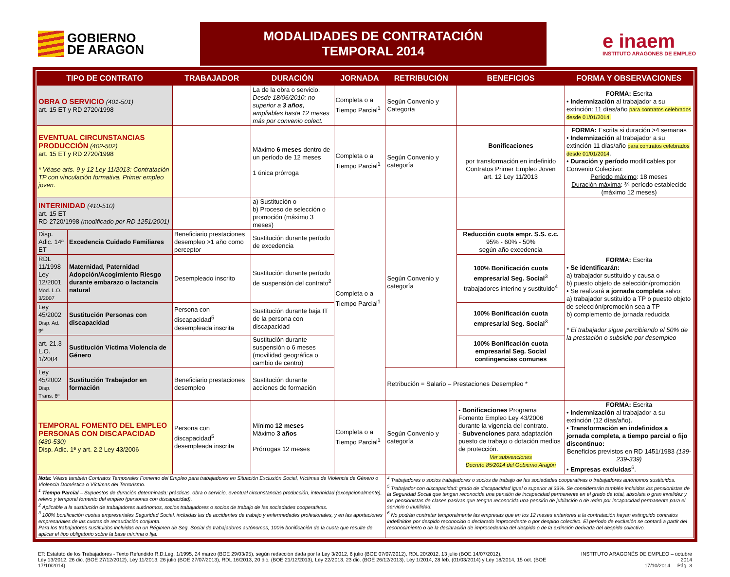GOBIERNO
DE ARAGON
MODALIDADES DE CONTRATACIÓN TEMPORAL 2014
e inaem
INSTITUTO ARAGONES DE EMPLEO
| TIPO DE CONTRATO | | TRABAJADOR | DURACIÓN | JORNADA | RETRIBUCIÓN | BENEFICIOS | FORMA Y OBSERVACIONES |
| --- | --- | --- | --- | --- | --- | --- | --- |
| OBRA O SERVICIO (401-501) art. 15 ET y RD 2720/1998 | | | La de la obra o servicio. Desde 18/06/2010: no superior a 3 años , ampliables hasta 12 meses más por convenio colect. | Completa o a Tiempo Parcial<sup>1</sup> | Según Convenio y Categoría | | FORMA: Escrita • Indemnización al trabajador a su extinción: 11 días/año para contratos celebrados desde 01/01/2014. |
| EVENTUAL CIRCUNSTANCIAS PRODUCCIÓN (402-502) art. 15 ET y RD 2720/1998 * Véase arts. 9 y 12 Ley 11/2013: Contratación TP con vinculación formativa. Primer empleo joven. | | | Máximo 6 meses dentro de un período de 12 meses 1 única prórroga | Completa o a Tiempo Parcial<sup>1</sup> | Según Convenio y categoría | Bonificaciones por transformación en indefinido Contratos Primer Empleo Joven art. 12 Ley 11/2013 | FORMA: Escrita si duración >4 semanas • Indemnización al trabajador a su extinción 11 días/año para contratos celebrados desde 01/01/2014 . • Duración y período modificables por Convenio Colectivo: Período máximo : 18 meses Duración máxima : ¾ período establecido (máximo 12 meses) |
| INTERINIDAD (410-510) art. 15 ET RD 2720/1998 (modificado por RD 1251/2001) | | | a) Sustitución o b) Proceso de selección o promoción (máximo 3 meses) | Completa o a Tiempo Parcial<sup>1</sup> | Según Convenio y categoría | | FORMA: Escrita • Se identificarán: a) trabajador sustituido y causa o b) puesto objeto de selección/promoción • Se realizará a jornada completa salvo: a) trabajador sustituido a TP o puesto objeto de selección/promoción sea a TP b) complemento de jornada reducida * El trabajador sigue percibiendo el 50% de la prestación o subsidio por desempleo |
| Disp. Adic. 14ª ET | Excedencia Cuidado Familiares | Beneficiario prestaciones desempleo >1 año como perceptor | Sustitución durante período de excedencia | | | Reducción cuota empr. S.S. c.c. 95% - 60% - 50% según año excedencia | |
| RDL 11/1998 Ley 12/2001 Mod. L.O. 3/2007 | Maternidad, Paternidad Adopción/Acogimiento Riesgo durante embarazo o lactancia natural | Desempleado inscrito | Sustitución durante período de suspensión del contrato<sup>2</sup> | | | 100% Bonificación cuota empresarial Seg. Social<sup>3</sup> trabajadores interino y sustituido<sup>4</sup> | |
| Ley 45/2002 Disp. Ad. 9ª | Sustitución Personas con discapacidad | Persona con discapacidad<sup>5</sup> desempleada inscrita | Sustitución durante baja IT de la persona con discapacidad | | | 100% Bonificación cuota empresarial Seg. Social<sup>3</sup> | |
| art. 21.3 L.O. 1/2004 | Sustitución Víctima Violencia de Género | | Sustitución durante suspensión o 6 meses (movilidad geográfica o cambio de centro) | | | 100% Bonificación cuota empresarial Seg. Social contingencias comunes | |
| Ley 45/2002 Disp. Trans. 6ª | Sustitución Trabajador en formación | Beneficiario prestaciones desempleo | Sustitución durante acciones de formación | | Retribución = Salario – Prestaciones Desempleo * | | |
| TEMPORAL FOMENTO DEL EMPLEO PERSONAS CON DISCAPACIDAD (430-530) Disp. Adic. 1ª y art. 2.2 Ley 43/2006 | | Persona con discapacidad<sup>5</sup> desempleada inscrita | Mínimo 12 meses Máximo 3 años Prórrogas 12 meses | Completa o a Tiempo Parcial<sup>1</sup> | Según Convenio y categoría | - Bonificaciones Programa Fomento Empleo Ley 43/2006 durante la vigencia del contrato. - Subvenciones para adaptación puesto de trabajo o dotación medios de protección. Ver subvenciones Decreto 85/2014 del Gobierno Aragón | FORMA: Escrita • Indemnización al trabajador a su extinción (12 días/año). • Transformación en indefinidos a jornada completa, a tiempo parcial o fijo discontinuo: Beneficios previstos en RD 1451/1983 (139-239-339) • Empresas excluidas<sup>6</sup>. |
| Nota: Véase también Contratos Temporales Fomento del Empleo para trabajadores en Situación Exclusión Social, Víctimas de Violencia de Género o Violencia Doméstica o Víctimas del Terrorismo. <sup>1</sup> Tiempo Parcial – Supuestos de duración determinada: prácticas, obra o servicio, eventual circunstancias producción, interinidad (excepcionalmente), relevo y temporal fomento del empleo (personas con discapacidad). <sup>2</sup> Aplicable a la sustitución de trabajadores autónomos, socios trabajadores o socios de trabajo de las sociedades cooperativas. <sup>3</sup> 100% bonificación cuotas empresariales Seguridad Social, incluidas las de accidentes de trabajo y enfermedades profesionales, y en las aportaciones empresariales de las cuotas de recaudación conjunta. Para los trabajadores sustituidos incluidos en un Régimen de Seg. Social de trabajadores autónomos, 100% bonificación de la cuota que resulte de aplicar el tipo obligatorio sobre la base mínima o fija. | | | | | <sup>4</sup> Trabajadores o socios trabajadores o socios de trabajo de las sociedades cooperativas o trabajadores autónomos sustituidos. <sup>5</sup> Trabajador con discapacidad: grado de discapacidad igual o superior al 33%. Se considerarán también incluidos los pensionistas de la Seguridad Social que tengan reconocida una pensión de incapacidad permanente en el grado de total, absoluta o gran invalidez y los pensionistas de clases pasivas que tengan reconocida una pensión de jubilación o de retiro por incapacidad permanente para el servicio o inutilidad. <sup>6</sup> No podrán contratar temporalmente las empresas que en los 12 meses anteriores a la contratación hayan extinguido contratos indefinidos por despido reconocido o declarado improcedente o por despido colectivo. El período de exclusión se contará a partir del reconocimiento o de la declaración de improcedencia del despido o de la extinción derivada del despido colectivo. | | |
ET: Estatuto de los Trabajadores - Texto Refundido R.D.Leg. 1/1995, 24 marzo (BOE 29/03/95), según redacción dada por la Ley 3/2012, 6 julio (BOE 07/07/2012), RDL 20/2012, 13 julio (BOE 14/07/2012),
Ley 13/2012. 26 dic. (BOE 27/12/2012), Ley 11/2013, 26 julio (BOE 27/07/2013), RDL 16/2013, 20 dic. (BOE 21/12/2013), Ley 22/2013, 23 dic. (BOE 26/12/2013), Ley 1/2014, 28 feb. (01/03/2014) y Ley 18/2014, 15 oct. (BOE 17/10/2014).
INSTITUTO ARAGONÉS DE EMPLEO – octubre 2014
17/10/2014 Pág. 3